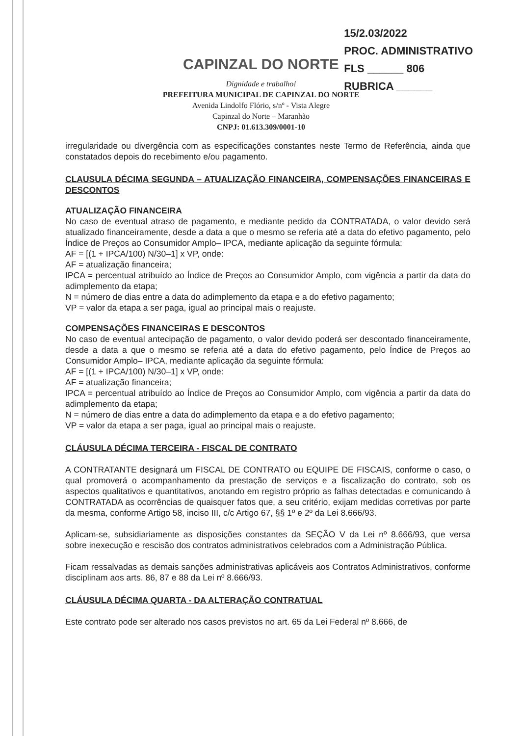15/2.03/2022
PROC. ADMINISTRATIVO
FLS ______ 806
RUBRICA ______
CAPINZAL DO NORTE
Dignidade e trabalho!
PREFEITURA MUNICIPAL DE CAPINZAL DO NORTE
Avenida Lindolfo Flório, s/nº - Vista Alegre
Capinzal do Norte – Maranhão
CNPJ: 01.613.309/0001-10
irregularidade ou divergência com as especificações constantes neste Termo de Referência, ainda que constatados depois do recebimento e/ou pagamento.
CLAUSULA DÉCIMA SEGUNDA – ATUALIZAÇÃO FINANCEIRA, COMPENSAÇÕES FINANCEIRAS E DESCONTOS
ATUALIZAÇÃO FINANCEIRA
No caso de eventual atraso de pagamento, e mediante pedido da CONTRATADA, o valor devido será atualizado financeiramente, desde a data a que o mesmo se referia até a data do efetivo pagamento, pelo Índice de Preços ao Consumidor Amplo– IPCA, mediante aplicação da seguinte fórmula:
AF = [(1 + IPCA/100) N/30–1] x VP, onde:
AF = atualização financeira;
IPCA = percentual atribuído ao Índice de Preços ao Consumidor Amplo, com vigência a partir da data do adimplemento da etapa;
N = número de dias entre a data do adimplemento da etapa e a do efetivo pagamento;
VP = valor da etapa a ser paga, igual ao principal mais o reajuste.
COMPENSAÇÕES FINANCEIRAS E DESCONTOS
No caso de eventual antecipação de pagamento, o valor devido poderá ser descontado financeiramente, desde a data a que o mesmo se referia até a data do efetivo pagamento, pelo Índice de Preços ao Consumidor Amplo– IPCA, mediante aplicação da seguinte fórmula:
AF = [(1 + IPCA/100) N/30–1] x VP, onde:
AF = atualização financeira;
IPCA = percentual atribuído ao Índice de Preços ao Consumidor Amplo, com vigência a partir da data do adimplemento da etapa;
N = número de dias entre a data do adimplemento da etapa e a do efetivo pagamento;
VP = valor da etapa a ser paga, igual ao principal mais o reajuste.
CLÁUSULA DÉCIMA TERCEIRA - FISCAL DE CONTRATO
A CONTRATANTE designará um FISCAL DE CONTRATO ou EQUIPE DE FISCAIS, conforme o caso, o qual promoverá o acompanhamento da prestação de serviços e a fiscalização do contrato, sob os aspectos qualitativos e quantitativos, anotando em registro próprio as falhas detectadas e comunicando à CONTRATADA as ocorrências de quaisquer fatos que, a seu critério, exijam medidas corretivas por parte da mesma, conforme Artigo 58, inciso III, c/c Artigo 67, §§ 1º e 2º da Lei 8.666/93.
Aplicam-se, subsidiariamente as disposições constantes da SEÇÃO V da Lei nº 8.666/93, que versa sobre inexecução e rescisão dos contratos administrativos celebrados com a Administração Pública.
Ficam ressalvadas as demais sanções administrativas aplicáveis aos Contratos Administrativos, conforme disciplinam aos arts. 86, 87 e 88 da Lei nº 8.666/93.
CLÁUSULA DÉCIMA QUARTA - DA ALTERAÇÃO CONTRATUAL
Este contrato pode ser alterado nos casos previstos no art. 65 da Lei Federal nº 8.666, de